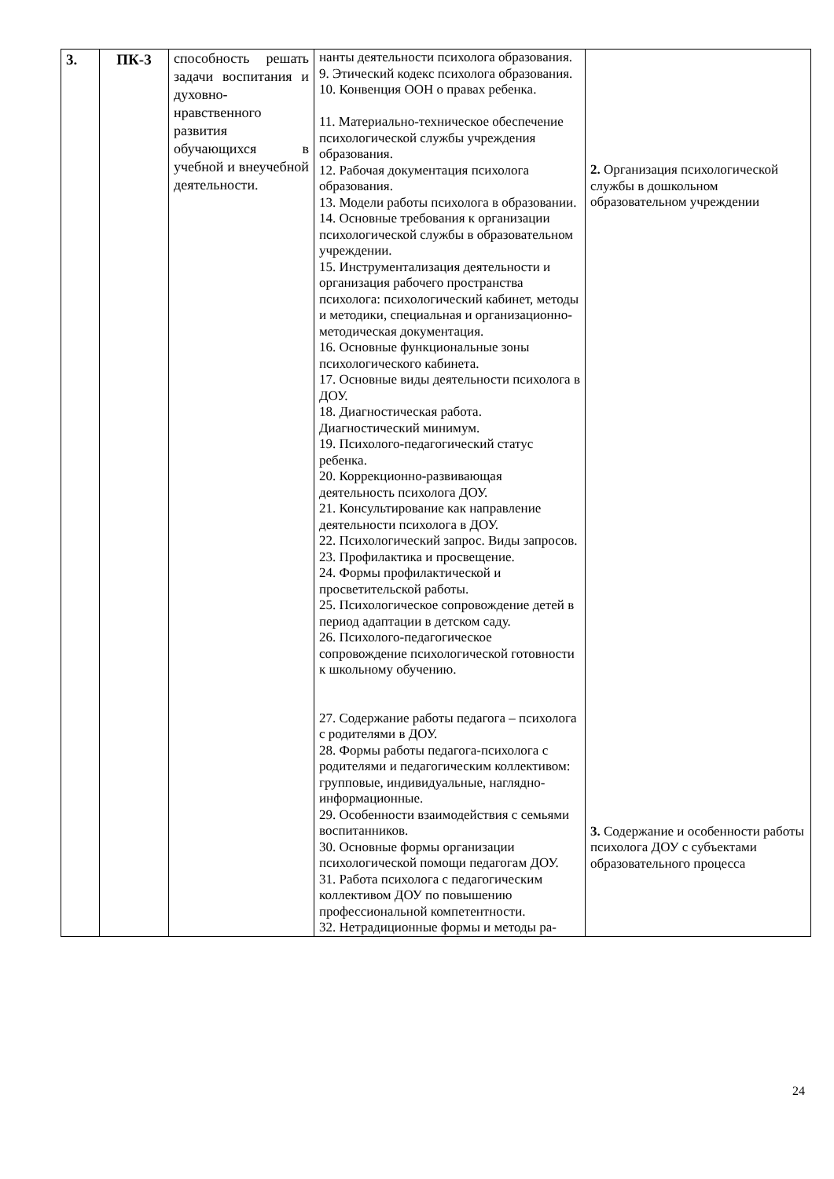| 3. | ПК-3 | способность решать задачи воспитания и духовно-нравственного развития обучающихся в учебной и внеучебной деятельности. | нанты деятельности психолога образования. 9. Этический кодекс психолога образования. 10. Конвенция ООН о правах ребенка. 11. Материально-техническое обеспечение психологической службы учреждения образования. 12. Рабочая документация психолога образования. 13. Модели работы психолога в образовании. 14. Основные требования к организации психологической службы в образовательном учреждении. 15. Инструментализация деятельности и организация рабочего пространства психолога: психологический кабинет, методы и методики, специальная и организационно-методическая документация. 16. Основные функциональные зоны психологического кабинета. 17. Основные виды деятельности психолога в ДОУ. 18. Диагностическая работа. Диагностический минимум. 19. Психолого-педагогический статус ребенка. 20. Коррекционно-развивающая деятельность психолога ДОУ. 21. Консультирование как направление деятельности психолога в ДОУ. 22. Психологический запрос. Виды запросов. 23. Профилактика и просвещение. 24. Формы профилактической и просветительской работы. 25. Психологическое сопровождение детей в период адаптации в детском саду. 26. Психолого-педагогическое сопровождение психологической готовности к школьному обучению. 27. Содержание работы педагога – психолога с родителями в ДОУ. 28. Формы работы педагога-психолога с родителями и педагогическим коллективом: групповые, индивидуальные, наглядно-информационные. 29. Особенности взаимодействия с семьями воспитанников. 30. Основные формы организации психологической помощи педагогам ДОУ. 31. Работа психолога с педагогическим коллективом ДОУ по повышению профессиональной компетентности. 32. Нетрадиционные формы и методы ра- | 2. Организация психологической службы в дошкольном образовательном учреждении 3. Содержание и особенности работы психолога ДОУ с субъектами образовательного процесса |
24